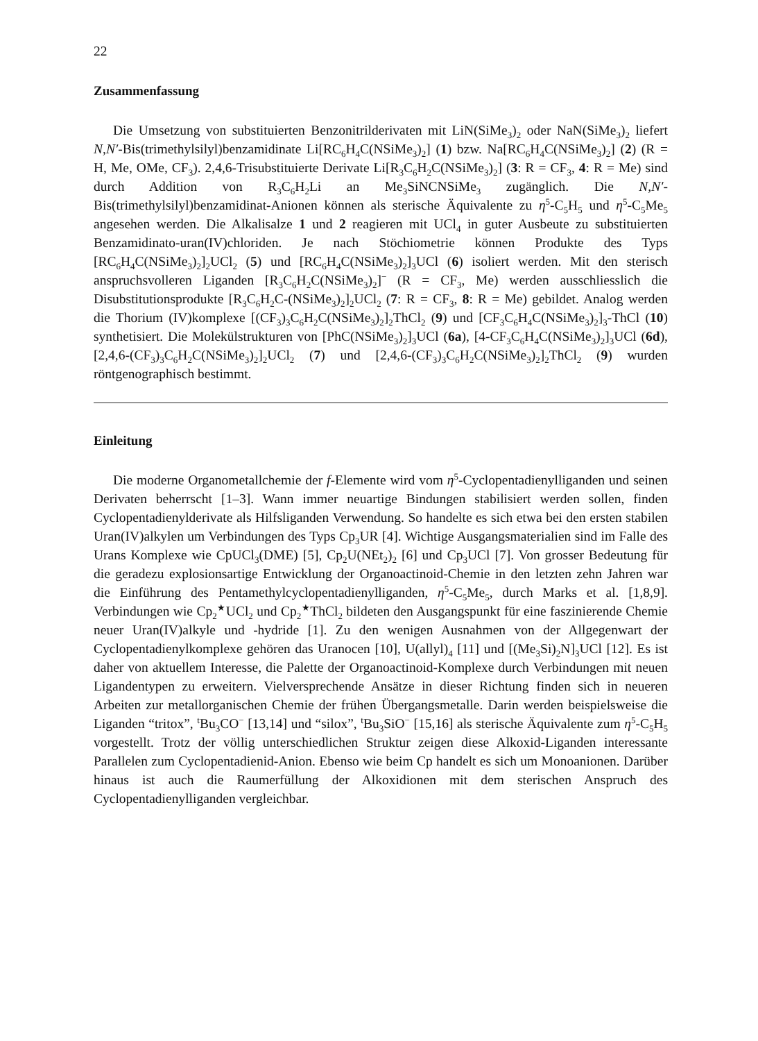22
Zusammenfassung
Die Umsetzung von substituierten Benzonitrilderivaten mit LiN(SiMe<sub>3</sub>)<sub>2</sub> oder NaN(SiMe<sub>3</sub>)<sub>2</sub> liefert N,N′-Bis(trimethylsilyl)benzamidinate Li[RC<sub>6</sub>H<sub>4</sub>C(NSiMe<sub>3</sub>)<sub>2</sub>] (1) bzw. Na[RC<sub>6</sub>H<sub>4</sub>C(NSiMe<sub>3</sub>)<sub>2</sub>] (2) (R = H, Me, OMe, CF<sub>3</sub>). 2,4,6-Trisubstituierte Derivate Li[R<sub>3</sub>C<sub>6</sub>H<sub>2</sub>C(NSiMe<sub>3</sub>)<sub>2</sub>] (3: R = CF<sub>3</sub>, 4: R = Me) sind durch Addition von R<sub>3</sub>C<sub>6</sub>H<sub>2</sub>Li an Me<sub>3</sub>SiNCNSiMe<sub>3</sub> zugänglich. Die N,N′-Bis(trimethylsilyl)benzamidinat-Anionen können als sterische Äquivalente zu η<sup>5</sup>-C<sub>5</sub>H<sub>5</sub> und η<sup>5</sup>-C<sub>5</sub>Me<sub>5</sub> angesehen werden. Die Alkalisalze 1 und 2 reagieren mit UCl<sub>4</sub> in guter Ausbeute zu substituierten Benzamidinato-uran(IV)chloriden. Je nach Stöchiometrie können Produkte des Typs [RC<sub>6</sub>H<sub>4</sub>C(NSiMe<sub>3</sub>)<sub>2</sub>]<sub>2</sub>UCl<sub>2</sub> (5) und [RC<sub>6</sub>H<sub>4</sub>C(NSiMe<sub>3</sub>)<sub>2</sub>]<sub>3</sub>UCl (6) isoliert werden. Mit den sterisch anspruchsvolleren Liganden [R<sub>3</sub>C<sub>6</sub>H<sub>2</sub>C(NSiMe<sub>3</sub>)<sub>2</sub>]<sup>−</sup> (R = CF<sub>3</sub>, Me) werden ausschliesslich die Disubstitutionsprodukte [R<sub>3</sub>C<sub>6</sub>H<sub>2</sub>C-(NSiMe<sub>3</sub>)<sub>2</sub>]<sub>2</sub>UCl<sub>2</sub> (7: R = CF<sub>3</sub>, 8: R = Me) gebildet. Analog werden die Thorium (IV)komplexe [(CF<sub>3</sub>)<sub>3</sub>C<sub>6</sub>H<sub>2</sub>C(NSiMe<sub>3</sub>)<sub>2</sub>]<sub>2</sub>ThCl<sub>2</sub> (9) und [CF<sub>3</sub>C<sub>6</sub>H<sub>4</sub>C(NSiMe<sub>3</sub>)<sub>2</sub>]<sub>3</sub>-ThCl (10) synthetisiert. Die Molekülstrukturen von [PhC(NSiMe<sub>3</sub>)<sub>2</sub>]<sub>3</sub>UCl (6a), [4-CF<sub>3</sub>C<sub>6</sub>H<sub>4</sub>C(NSiMe<sub>3</sub>)<sub>2</sub>]<sub>3</sub>UCl (6d), [2,4,6-(CF<sub>3</sub>)<sub>3</sub>C<sub>6</sub>H<sub>2</sub>C(NSiMe<sub>3</sub>)<sub>2</sub>]<sub>2</sub>UCl<sub>2</sub> (7) und [2,4,6-(CF<sub>3</sub>)<sub>3</sub>C<sub>6</sub>H<sub>2</sub>C(NSiMe<sub>3</sub>)<sub>2</sub>]<sub>2</sub>ThCl<sub>2</sub> (9) wurden röntgenographisch bestimmt.
Einleitung
Die moderne Organometallchemie der f-Elemente wird vom η<sup>5</sup>-Cyclopentadienylliganden und seinen Derivaten beherrscht [1–3]. Wann immer neuartige Bindungen stabilisiert werden sollen, finden Cyclopentadienylderivate als Hilfsliganden Verwendung. So handelte es sich etwa bei den ersten stabilen Uran(IV)alkylen um Verbindungen des Typs Cp<sub>3</sub>UR [4]. Wichtige Ausgangsmaterialien sind im Falle des Urans Komplexe wie CpUCl<sub>3</sub>(DME) [5], Cp<sub>2</sub>U(NEt<sub>2</sub>)<sub>2</sub> [6] und Cp<sub>3</sub>UCl [7]. Von grosser Bedeutung für die geradezu explosionsartige Entwicklung der Organoactinoid-Chemie in den letzten zehn Jahren war die Einführung des Pentamethylcyclopentadienylliganden, η<sup>5</sup>-C<sub>5</sub>Me<sub>5</sub>, durch Marks et al. [1,8,9]. Verbindungen wie Cp<sub>2</sub><sup>★</sup>UCl<sub>2</sub> und Cp<sub>2</sub><sup>★</sup>ThCl<sub>2</sub> bildeten den Ausgangspunkt für eine faszinierende Chemie neuer Uran(IV)alkyle und -hydride [1]. Zu den wenigen Ausnahmen von der Allgegenwart der Cyclopentadienylkomplexe gehören das Uranocen [10], U(allyl)<sub>4</sub> [11] und [(Me<sub>3</sub>Si)<sub>2</sub>N]<sub>3</sub>UCl [12]. Es ist daher von aktuellem Interesse, die Palette der Organoactinoid-Komplexe durch Verbindungen mit neuen Ligandentypen zu erweitern. Vielversprechende Ansätze in dieser Richtung finden sich in neueren Arbeiten zur metallorganischen Chemie der frühen Übergangsmetalle. Darin werden beispielsweise die Liganden “tritox”, <sup>t</sup>Bu<sub>3</sub>CO<sup>−</sup> [13,14] und “silox”, <sup>t</sup>Bu<sub>3</sub>SiO<sup>−</sup> [15,16] als sterische Äquivalente zum η<sup>5</sup>-C<sub>5</sub>H<sub>5</sub> vorgestellt. Trotz der völlig unterschiedlichen Struktur zeigen diese Alkoxid-Liganden interessante Parallelen zum Cyclopentadienid-Anion. Ebenso wie beim Cp handelt es sich um Monoanionen. Darüber hinaus ist auch die Raumerfüllung der Alkoxidionen mit dem sterischen Anspruch des Cyclopentadienylliganden vergleichbar.